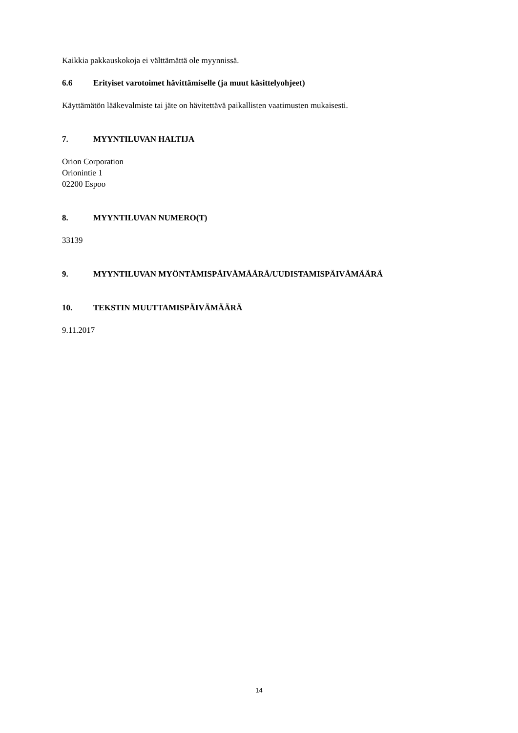Kaikkia pakkauskokoja ei välttämättä ole myynnissä.
6.6 Erityiset varotoimet hävittämiselle (ja muut käsittelyohjeet)
Käyttämätön lääkevalmiste tai jäte on hävitettävä paikallisten vaatimusten mukaisesti.
7. MYYNTILUVAN HALTIJA
Orion Corporation
Orionintie 1
02200 Espoo
8. MYYNTILUVAN NUMERO(T)
33139
9. MYYNTILUVAN MYÖNTÄMISPÄIVÄMÄÄRÄ/UUDISTAMISPÄIVÄMÄÄRÄ
10. TEKSTIN MUUTTAMISPÄIVÄMÄÄRÄ
9.11.2017
14